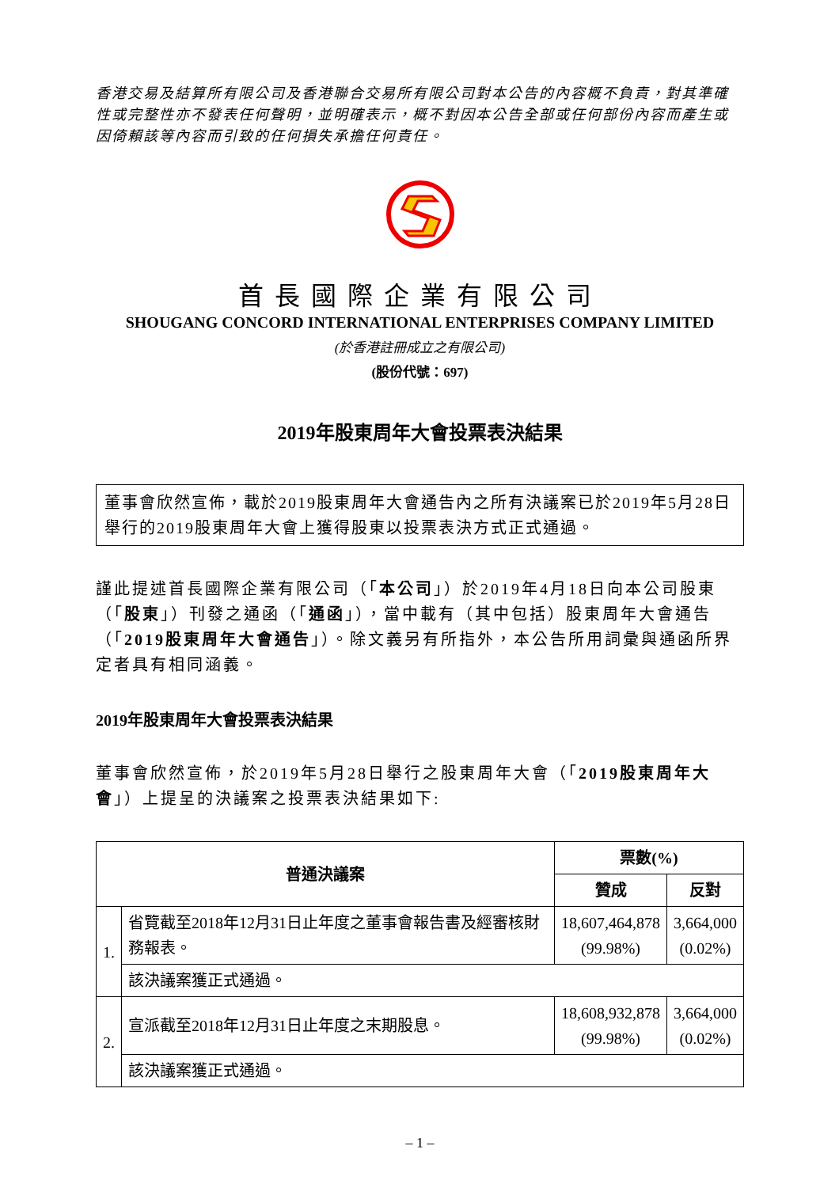香港交易及結算所有限公司及香港聯合交易所有限公司對本公告的內容概不負責，對其準確性或完整性亦不發表任何聲明，並明確表示，概不對因本公告全部或任何部份內容而產生或因倚賴該等內容而引致的任何損失承擔任何責任。
首長國際企業有限公司
SHOUGANG CONCORD INTERNATIONAL ENTERPRISES COMPANY LIMITED
(於香港註冊成立之有限公司)
(股份代號：697)
2019年股東周年大會投票表決結果
董事會欣然宣佈，載於2019股東周年大會通告內之所有決議案已於2019年5月28日舉行的2019股東周年大會上獲得股東以投票表決方式正式通過。
謹此提述首長國際企業有限公司（「本公司」）於2019年4月18日向本公司股東（「股東」）刊發之通函（「通函」），當中載有（其中包括）股東周年大會通告（「2019股東周年大會通告」）。除文義另有所指外，本公告所用詞彙與通函所界定者具有相同涵義。
2019年股東周年大會投票表決結果
董事會欣然宣佈，於2019年5月28日舉行之股東周年大會（「2019股東周年大會」）上提呈的決議案之投票表決結果如下:
| 普通決議案 | | 票數(%) | |
| --- | --- | --- | --- |
| | | 贊成 | 反對 |
| 1. | 省覽截至2018年12月31日止年度之董事會報告書及經審核財務報表。 | 18,607,464,878 (99.98%) | 3,664,000 (0.02%) |
| | 該決議案獲正式通過。 | | |
| 2. | 宣派截至2018年12月31日止年度之末期股息。 | 18,608,932,878 (99.98%) | 3,664,000 (0.02%) |
| | 該決議案獲正式通過。 | | |
– 1 –